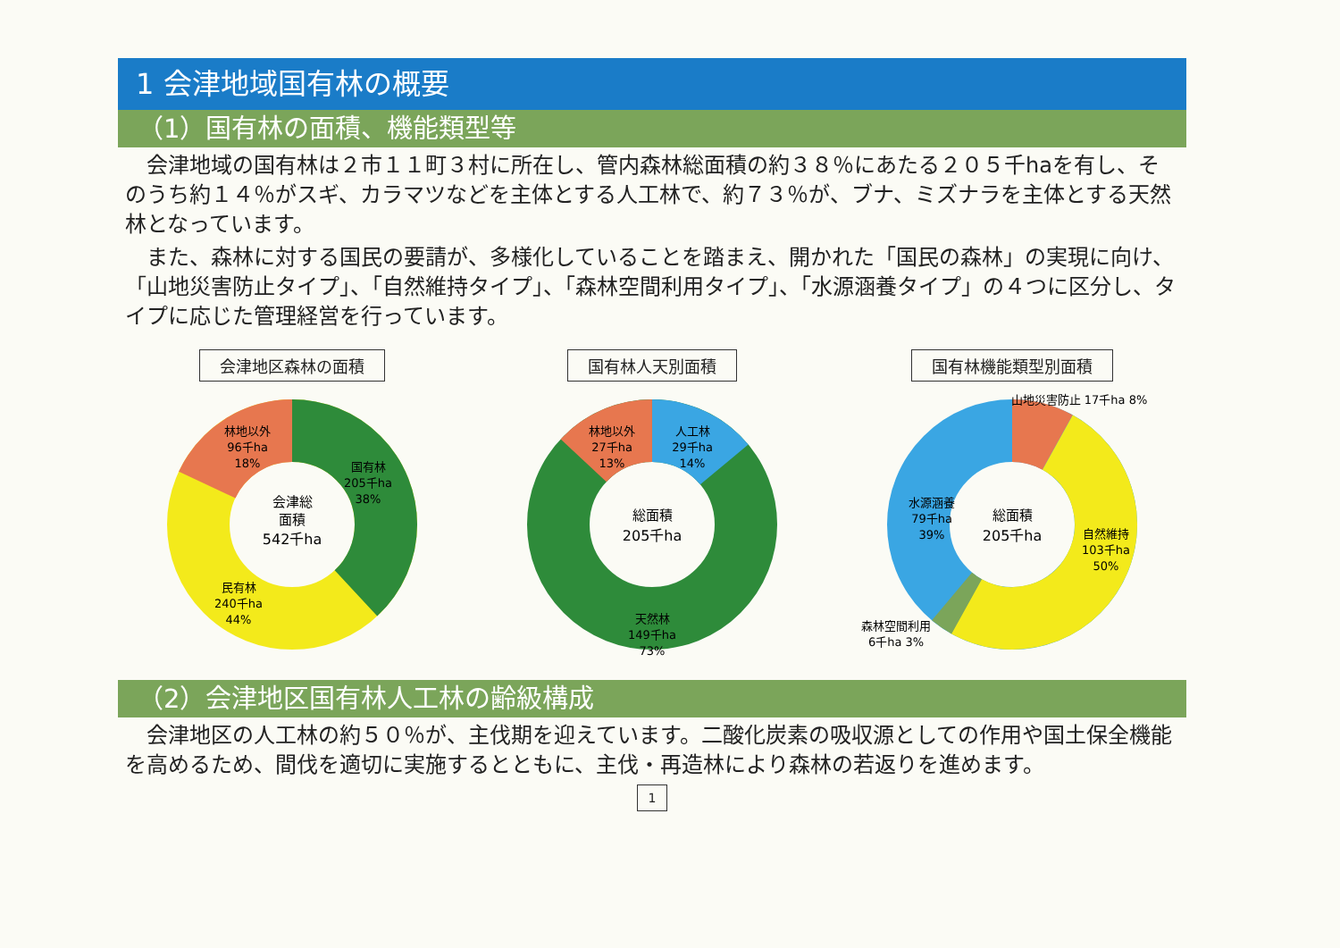1 会津地域国有林の概要
（1）国有林の面積、機能類型等
会津地域の国有林は２市１１町３村に所在し、管内森林総面積の約３８％にあたる２０５千haを有し、そのうち約１４％がスギ、カラマツなどを主体とする人工林で、約７３％が、ブナ、ミズナラを主体とする天然林となっています。
また、森林に対する国民の要請が、多様化していることを踏まえ、開かれた「国民の森林」の実現に向け、「山地災害防止タイプ」、「自然維持タイプ」、「森林空間利用タイプ」、「水源涵養タイプ」の４つに区分し、タイプに応じた管理経営を行っています。
会津地区森林の面積
林地以外
96千ha
18%
国有林
205千ha
38%
民有林
240千ha
44%
会津総
面積
542千ha
国有林人天別面積
林地以外
27千ha
13%
人工林
29千ha
14%
天然林
149千ha
73%
総面積
205千ha
国有林機能類型別面積
山地災害防止 17千ha 8%
水源涵養
79千ha
39%
自然維持
103千ha
50%
森林空間利用
6千ha 3%
総面積
205千ha
（2）会津地区国有林人工林の齢級構成
会津地区の人工林の約５０％が、主伐期を迎えています。二酸化炭素の吸収源としての作用や国土保全機能を高めるため、間伐を適切に実施するとともに、主伐・再造林により森林の若返りを進めます。
1